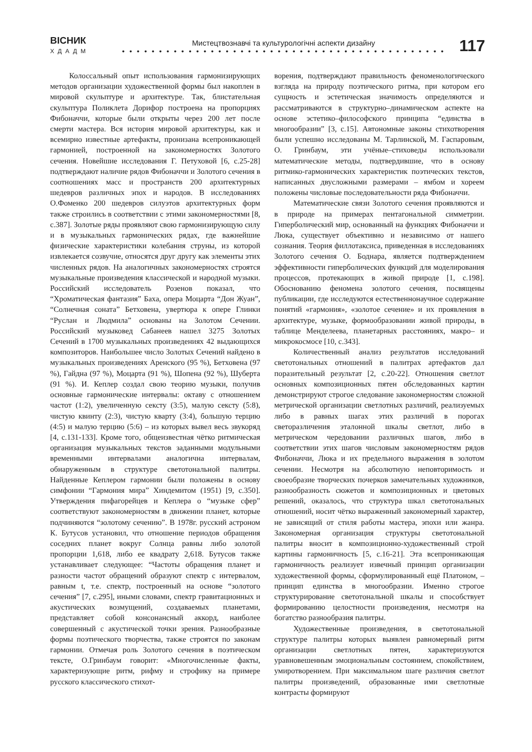ВІСНИК
ХДАДМ
Мистецтвознавчі та культурологічні аспекти дизайну
• • • • • • • • • • • • • • • • • • • • • • • • • • • • • • • • • • • • • • • • • • • •
117
Колоссальный опыт использования гармонизирующих методов организации художественной формы был накоплен в мировой скульптуре и архитектуре. Так, блистательная скульптура Поликлета Дорифор построена на пропорциях Фибоначчи, которые были открыты через 200 лет после смерти мастера. Вся история мировой архитектуры, как и всемирно известные артефакты, пронизана всепроникающей гармонией, построенной на закономерностях Золотого сечения. Новейшие исследования Г. Петуховой [6, с.25-28] подтверждают наличие рядов Фибоначчи и Золотого сечения в соотношениях масс и пространств 200 архитектурных шедевров различных эпох и народов. В исследованиях О.Фоменко 200 шедевров силуэтов архитектурных форм также строились в соответствии с этими закономерностями [8, с.387]. Золотые ряды проявляют свою гармонизирующую силу и в музыкальных гармонических рядах, где важнейшие физические характеристики колебания струны, из которой извлекается созвучие, относятся друг другу как элементы этих численных рядов. На аналогичных закономерностях строятся музыкальные произведения классической и народной музыки. Российский исследователь Розенов показал, что “Хроматическая фантазия” Баха, опера Моцарта “Дон Жуан”, “Солнечная соната” Бетховена, увертюра к опере Глинки “Руслан и Людмила” основаны на Золотом Сечении. Российский музыковед Сабанеев нашел 3275 Золотых Сечений в 1700 музыкальных произведениях 42 выдающихся композиторов. Наибольшее число Золотых Сечений найдено в музыкальных произведениях Аренского (95 %), Бетховена (97 %), Гайдна (97 %), Моцарта (91 %), Шопена (92 %), Шуберта (91 %). И. Кеплер создал свою теорию музыки, получив основные гармонические интервалы: октаву с отношением частот (1:2), увеличенную сексту (3:5), малую сексту (5:8), чистую квинту (2:3), чистую кварту (3:4), большую терцию (4:5) и малую терцию (5:6) – из которых вывел весь звукоряд [4, с.131-133]. Кроме того, общеизвестная чётко ритмическая организация музыкальных текстов заданными модульными временными интервалами аналогична интервалам, обнаруженным в структуре светотональной палитры. Найденные Кеплером гармонии были положены в основу симфонии “Гармония мира” Хиндемитом (1951) [9, с.350]. Утверждения пифагорейцев и Кеплера о “музыке сфер” соответствуют закономерностям в движении планет, которые подчиняются “золотому сечению”. В 1978г. русский астроном К. Бутусов установил, что отношение периодов обращения соседних планет вокруг Солнца равны либо золотой пропорции 1,618, либо ее квадрату 2,618. Бутусов также устанавливает следующее: “Частоты обращения планет и разности частот обращений образуют спектр с интервалом, равным t, т.е. спектр, построенный на основе “золотого сечения” [7, с.295], иными словами, спектр гравитационных и акустических возмущений, создаваемых планетами, представляет собой консонансный аккорд, наиболее совершенный с акустической точки зрения. Разнообразные формы поэтического творчества, также строятся по законам гармонии. Отмечая роль Золотого сечения в поэтическом тексте, О.Гринбаум говорит: «Многочисленные факты, характеризующие ритм, рифму и строфику на примере русского классического стихот-
ворения, подтверждают правильность феноменологического взгляда на природу поэтического ритма, при котором его сущность и эстетическая значимость определяются и рассматриваются в структурно–динамическом аспекте на основе эстетико–философского принципа “единства в многообразии” [3, с.15]. Автономные законы стихотворения были успешно исследованы М. Тарлинской, М. Гаспаровым, О. Гринбаум, эти учёные–стиховеды использовали математические методы, подтвердившие, что в основу ритмико-гармонических характеристик поэтических текстов, написанных двусложными размерами – ямбом и хореем положены числовые последовательности ряда Фибоначчи.
Математические связи Золотого сечения проявляются и в природе на примерах пентагональной симметрии. Гиперболический мир, основанный на функциях Фибоначчи и Люка, существует объективно и независимо от нашего сознания. Теория филлотаксиса, приведенная в исследованиях Золотого сечения О. Боднара, является подтверждением эффективности гиперболических функций для моделирования процессов, протекающих в живой природе [1, с.198]. Обоснованию феномена золотого сечения, посвящены публикации, где исследуются естественнонаучное содержание понятий «гармония», «золотое сечение» и их проявления в архитектуре, музыке, формообразовании живой природы, в таблице Менделеева, планетарных расстояниях, макро– и микрокосмосе [10, с.343].
Количественный анализ результатов исследований светотональных отношений в палитрах артефактов дал поразительный результат [2, с.20-22]. Отношения светлот основных композиционных пятен обследованных картин демонстрируют строгое следование закономерностям сложной метрической организации светлотных различий, реализуемых либо в равных шагах этих различий в порогах светоразличения эталонной шкалы светлот, либо в метрическом чередовании различных шагов, либо в соответствии этих шагов числовым закономерностям рядов Фибоначчи, Люка и их предельного выражения в золотом сечении. Несмотря на абсолютную неповторимость и своеобразие творческих почерков замечательных художников, разнообразность сюжетов и композиционных и цветовых решений, оказалось, что структура шкал светотональных отношений, носит чётко выраженный закономерный характер, не зависящий от стиля работы мастера, эпохи или жанра. Закономерная организация структуры светотональной палитры вносит в композиционно-художественный строй картины гармоничность [5, с.16-21]. Эта всепроникающая гармоничность реализует извечный принцип организации художественной формы, сформулированный ещё Платоном, – принцип единства в многообразии. Именно строгое структурирование светотональной шкалы и способствует формированию целостности произведения, несмотря на богатство разнообразия палитры.
Художественные произведения, в светотональной структуре палитры которых выявлен равномерный ритм организации светлотных пятен, характеризуются уравновешенным эмоциональным состоянием, спокойствием, умиротворением. При максимальном шаге различия светлот палитры произведений, образованные ими светлотные контрасты формируют